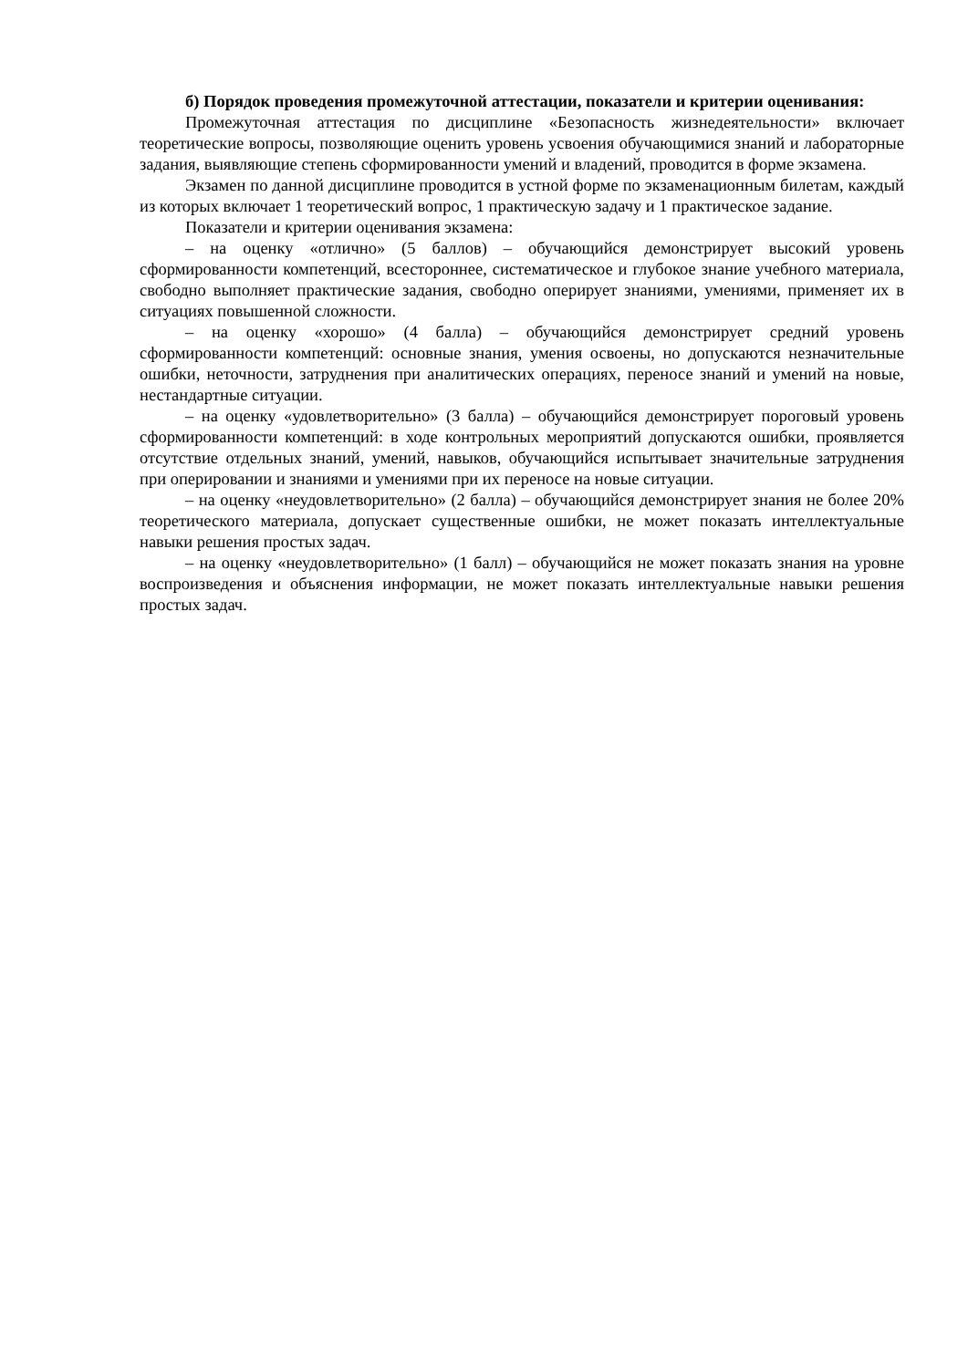б) Порядок проведения промежуточной аттестации, показатели и критерии оценивания:
Промежуточная аттестация по дисциплине «Безопасность жизнедеятельности» включает теоретические вопросы, позволяющие оценить уровень усвоения обучающимися знаний и лабораторные задания, выявляющие степень сформированности умений и владений, проводится в форме экзамена.
Экзамен по данной дисциплине проводится в устной форме по экзаменационным билетам, каждый из которых включает 1 теоретический вопрос, 1 практическую задачу и 1 практическое задание.
Показатели и критерии оценивания экзамена:
– на оценку «отлично» (5 баллов) – обучающийся демонстрирует высокий уровень сформированности компетенций, всестороннее, систематическое и глубокое знание учебного материала, свободно выполняет практические задания, свободно оперирует знаниями, умениями, применяет их в ситуациях повышенной сложности.
– на оценку «хорошо» (4 балла) – обучающийся демонстрирует средний уровень сформированности компетенций: основные знания, умения освоены, но допускаются незначительные ошибки, неточности, затруднения при аналитических операциях, переносе знаний и умений на новые, нестандартные ситуации.
– на оценку «удовлетворительно» (3 балла) – обучающийся демонстрирует пороговый уровень сформированности компетенций: в ходе контрольных мероприятий допускаются ошибки, проявляется отсутствие отдельных знаний, умений, навыков, обучающийся испытывает значительные затруднения при оперировании и знаниями и умениями при их переносе на новые ситуации.
– на оценку «неудовлетворительно» (2 балла) – обучающийся демонстрирует знания не более 20% теоретического материала, допускает существенные ошибки, не может показать интеллектуальные навыки решения простых задач.
– на оценку «неудовлетворительно» (1 балл) – обучающийся не может показать знания на уровне воспроизведения и объяснения информации, не может показать интеллектуальные навыки решения простых задач.